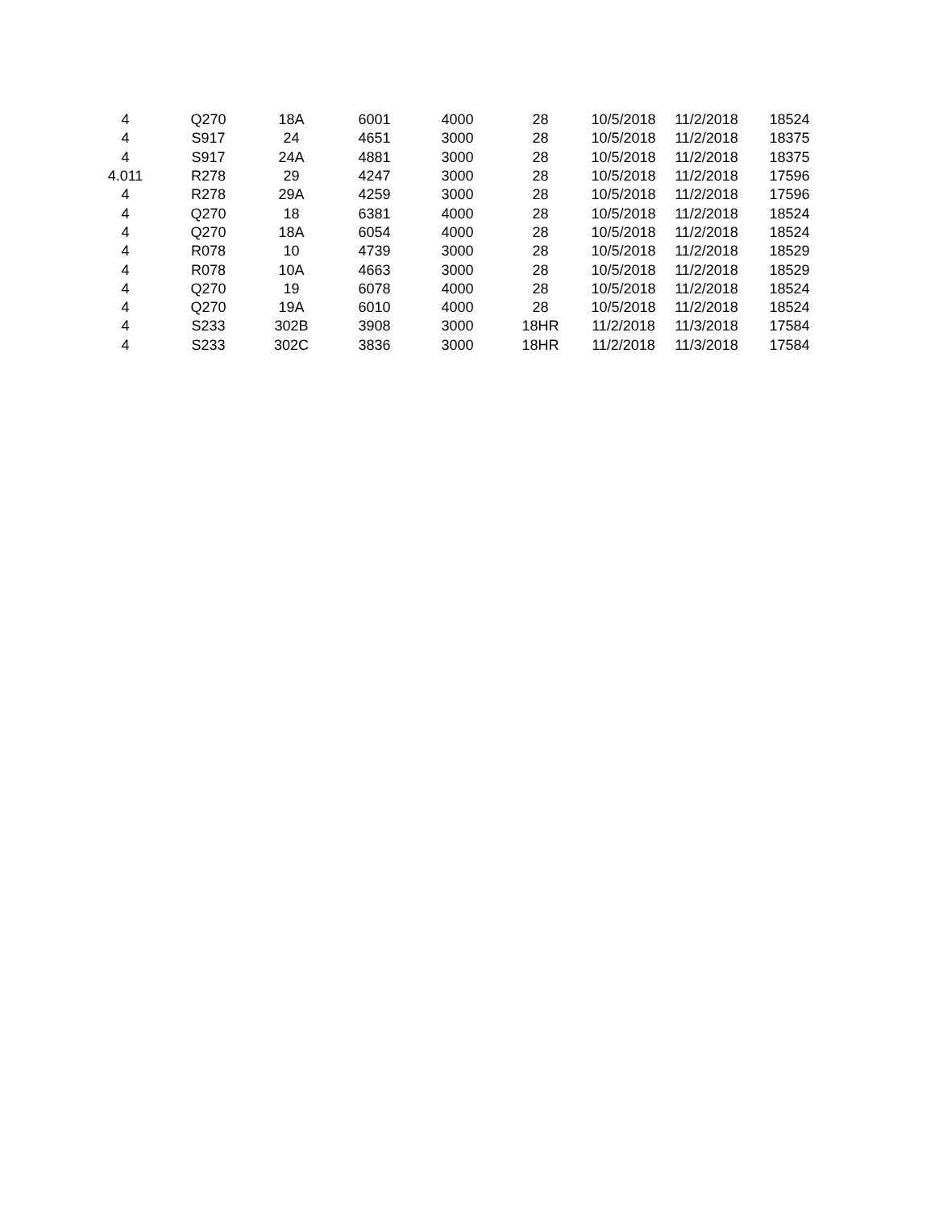| 4 | Q270 | 18A | 6001 | 4000 | 28 | 10/5/2018 | 11/2/2018 | 18524 |
| 4 | S917 | 24 | 4651 | 3000 | 28 | 10/5/2018 | 11/2/2018 | 18375 |
| 4 | S917 | 24A | 4881 | 3000 | 28 | 10/5/2018 | 11/2/2018 | 18375 |
| 4.011 | R278 | 29 | 4247 | 3000 | 28 | 10/5/2018 | 11/2/2018 | 17596 |
| 4 | R278 | 29A | 4259 | 3000 | 28 | 10/5/2018 | 11/2/2018 | 17596 |
| 4 | Q270 | 18 | 6381 | 4000 | 28 | 10/5/2018 | 11/2/2018 | 18524 |
| 4 | Q270 | 18A | 6054 | 4000 | 28 | 10/5/2018 | 11/2/2018 | 18524 |
| 4 | R078 | 10 | 4739 | 3000 | 28 | 10/5/2018 | 11/2/2018 | 18529 |
| 4 | R078 | 10A | 4663 | 3000 | 28 | 10/5/2018 | 11/2/2018 | 18529 |
| 4 | Q270 | 19 | 6078 | 4000 | 28 | 10/5/2018 | 11/2/2018 | 18524 |
| 4 | Q270 | 19A | 6010 | 4000 | 28 | 10/5/2018 | 11/2/2018 | 18524 |
| 4 | S233 | 302B | 3908 | 3000 | 18HR | 11/2/2018 | 11/3/2018 | 17584 |
| 4 | S233 | 302C | 3836 | 3000 | 18HR | 11/2/2018 | 11/3/2018 | 17584 |